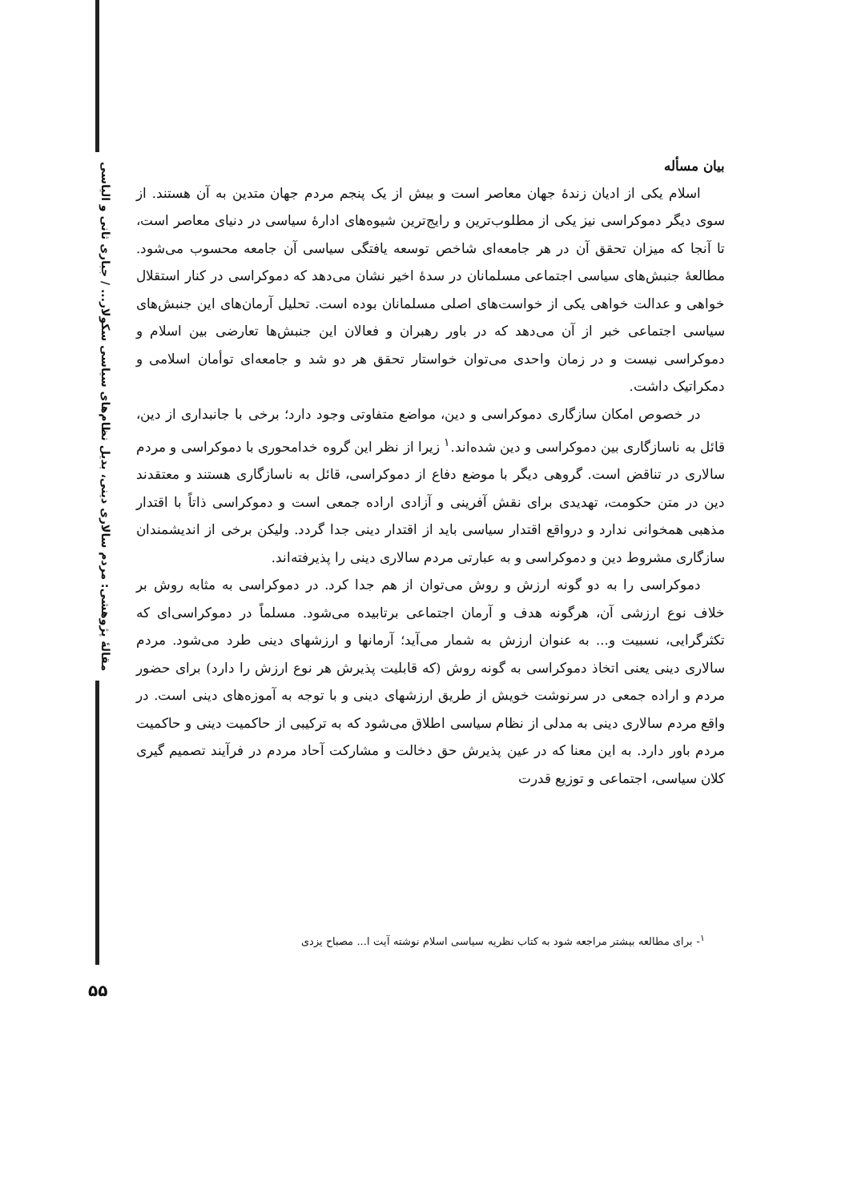مقالهٔ پژوهشی: مردم سالاری دینی، بدیل نظام‌های سیاسی سکولار... / جباری ثانی و الیاسی
بیان مسأله
اسلام یکی از ادیان زندهٔ جهان معاصر است و بیش از یک پنجم مردم جهان متدین به آن هستند. از سوی دیگر دموکراسی نیز یکی از مطلوب‌ترین و رایج‌ترین شیوه‌های ادارهٔ سیاسی در دنیای معاصر است، تا آنجا که میزان تحقق آن در هر جامعه‌ای شاخص توسعه یافتگی سیاسی آن جامعه محسوب می‌شود. مطالعهٔ جنبش‌های سیاسی اجتماعی مسلمانان در سدهٔ اخیر نشان می‌دهد که دموکراسی در کنار استقلال خواهی و عدالت خواهی یکی از خواست‌های اصلی مسلمانان بوده است. تحلیل آرمان‌های این جنبش‌های سیاسی اجتماعی خبر از آن می‌دهد که در باور رهبران و فعالان این جنبش‌ها تعارضی بین اسلام و دموکراسی نیست و در زمان واحدی می‌توان خواستار تحقق هر دو شد و جامعه‌ای توأمان اسلامی و دمکراتیک داشت.
در خصوص امکان سازگاری دموکراسی و دین، مواضع متفاوتی وجود دارد؛ برخی با جانبداری از دین، قائل به ناسازگاری بین دموکراسی و دین شده‌اند.<sup>۱</sup> زیرا از نظر این گروه خدامحوری با دموکراسی و مردم سالاری در تناقض است. گروهی دیگر با موضع دفاع از دموکراسی، قائل به ناسازگاری هستند و معتقدند دین در متن حکومت، تهدیدی برای نقش آفرینی و آزادی اراده جمعی است و دموکراسی ذاتاً با اقتدار مذهبی همخوانی ندارد و درواقع اقتدار سیاسی باید از اقتدار دینی جدا گردد. ولیکن برخی از اندیشمندان سازگاری مشروط دین و دموکراسی و به عبارتی مردم سالاری دینی را پذیرفته‌اند.
دموکراسی را به دو گونه ارزش و روش می‌توان از هم جدا کرد. در دموکراسی به مثابه روش بر خلاف نوع ارزشی آن، هرگونه هدف و آرمان اجتماعی برتابیده می‌شود. مسلماً در دموکراسی‌ای که تکثرگرایی، نسبیت و... به عنوان ارزش به شمار می‌آید؛ آرمانها و ارزشهای دینی طرد می‌شود. مردم سالاری دینی یعنی اتخاذ دموکراسی به گونه روش (که قابلیت پذیرش هر نوع ارزش را دارد) برای حضور مردم و اراده جمعی در سرنوشت خویش از طریق ارزشهای دینی و با توجه به آموزه‌های دینی است. در واقع مردم سالاری دینی به مدلی از نظام سیاسی اطلاق می‌شود که به ترکیبی از حاکمیت دینی و حاکمیت مردم باور دارد. به این معنا که در عین پذیرش حق دخالت و مشارکت آحاد مردم در فرآیند تصمیم گیری کلان سیاسی، اجتماعی و توزیع قدرت
<sup>۱</sup>- برای مطالعه بیشتر مراجعه شود به کتاب نظریه سیاسی اسلام نوشته آیت ا... مصباح یزدی
۵۵